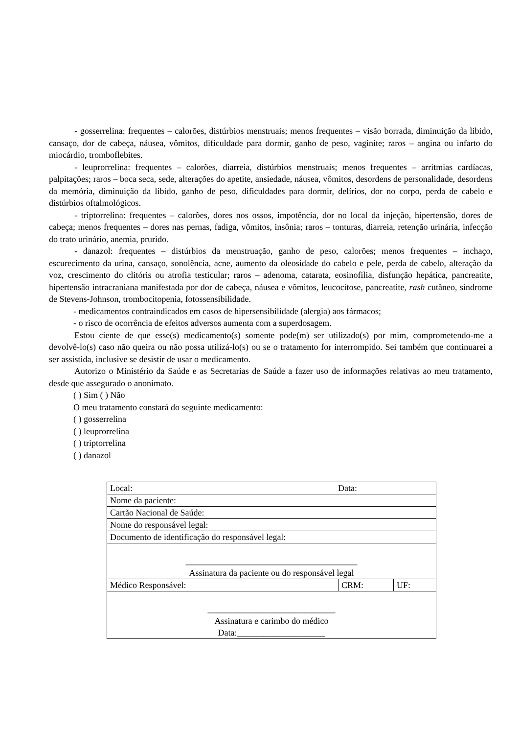- gosserrelina: frequentes – calorões, distúrbios menstruais; menos frequentes – visão borrada, diminuição da libido, cansaço, dor de cabeça, náusea, vômitos, dificuldade para dormir, ganho de peso, vaginite; raros – angina ou infarto do miocárdio, tromboflebites.
- leuprorrelina: frequentes – calorões, diarreia, distúrbios menstruais; menos frequentes – arritmias cardíacas, palpitações; raros – boca seca, sede, alterações do apetite, ansiedade, náusea, vômitos, desordens de personalidade, desordens da memória, diminuição da libido, ganho de peso, dificuldades para dormir, delírios, dor no corpo, perda de cabelo e distúrbios oftalmológicos.
- triptorrelina: frequentes – calorões, dores nos ossos, impotência, dor no local da injeção, hipertensão, dores de cabeça; menos frequentes – dores nas pernas, fadiga, vômitos, insônia; raros – tonturas, diarreia, retenção urinária, infecção do trato urinário, anemia, prurido.
- danazol: frequentes – distúrbios da menstruação, ganho de peso, calorões; menos frequentes – inchaço, escurecimento da urina, cansaço, sonolência, acne, aumento da oleosidade do cabelo e pele, perda de cabelo, alteração da voz, crescimento do clitóris ou atrofia testicular; raros – adenoma, catarata, eosinofilia, disfunção hepática, pancreatite, hipertensão intracraniana manifestada por dor de cabeça, náusea e vômitos, leucocitose, pancreatite, rash cutâneo, síndrome de Stevens-Johnson, trombocitopenia, fotossensibilidade.
- medicamentos contraindicados em casos de hipersensibilidade (alergia) aos fármacos;
- o risco de ocorrência de efeitos adversos aumenta com a superdosagem.
Estou ciente de que esse(s) medicamento(s) somente pode(m) ser utilizado(s) por mim, comprometendo-me a devolvê-lo(s) caso não queira ou não possa utilizá-lo(s) ou se o tratamento for interrompido. Sei também que continuarei a ser assistida, inclusive se desistir de usar o medicamento.
Autorizo o Ministério da Saúde e as Secretarias de Saúde a fazer uso de informações relativas ao meu tratamento, desde que assegurado o anonimato.
( ) Sim ( ) Não
O meu tratamento constará do seguinte medicamento:
( ) gosserrelina
( ) leuprorrelina
( ) triptorrelina
( ) danazol
| Local: Data: | | |
| Nome da paciente: | | |
| Cartão Nacional de Saúde: | | |
| Nome do responsável legal: | | |
| Documento de identificação do responsável legal: | | |
| _______________________________________ Assinatura da paciente ou do responsável legal | | |
| Médico Responsável: | CRM: | UF: |
| _____________________________ Assinatura e carimbo do médico Data:____________________ | | |